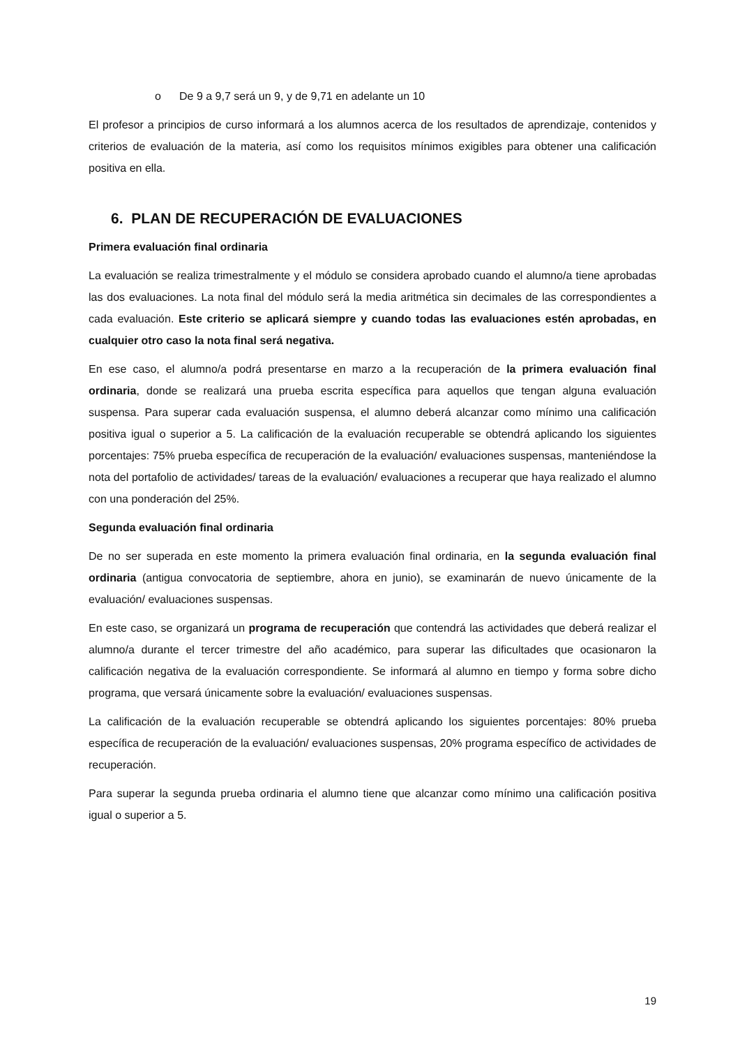o De 9 a 9,7 será un 9, y de 9,71 en adelante un 10
El profesor a principios de curso informará a los alumnos acerca de los resultados de aprendizaje, contenidos y criterios de evaluación de la materia, así como los requisitos mínimos exigibles para obtener una calificación positiva en ella.
6. PLAN DE RECUPERACIÓN DE EVALUACIONES
Primera evaluación final ordinaria
La evaluación se realiza trimestralmente y el módulo se considera aprobado cuando el alumno/a tiene aprobadas las dos evaluaciones. La nota final del módulo será la media aritmética sin decimales de las correspondientes a cada evaluación. Este criterio se aplicará siempre y cuando todas las evaluaciones estén aprobadas, en cualquier otro caso la nota final será negativa.
En ese caso, el alumno/a podrá presentarse en marzo a la recuperación de la primera evaluación final ordinaria, donde se realizará una prueba escrita específica para aquellos que tengan alguna evaluación suspensa. Para superar cada evaluación suspensa, el alumno deberá alcanzar como mínimo una calificación positiva igual o superior a 5. La calificación de la evaluación recuperable se obtendrá aplicando los siguientes porcentajes: 75% prueba específica de recuperación de la evaluación/ evaluaciones suspensas, manteniéndose la nota del portafolio de actividades/ tareas de la evaluación/ evaluaciones a recuperar que haya realizado el alumno con una ponderación del 25%.
Segunda evaluación final ordinaria
De no ser superada en este momento la primera evaluación final ordinaria, en la segunda evaluación final ordinaria (antigua convocatoria de septiembre, ahora en junio), se examinarán de nuevo únicamente de la evaluación/ evaluaciones suspensas.
En este caso, se organizará un programa de recuperación que contendrá las actividades que deberá realizar el alumno/a durante el tercer trimestre del año académico, para superar las dificultades que ocasionaron la calificación negativa de la evaluación correspondiente. Se informará al alumno en tiempo y forma sobre dicho programa, que versará únicamente sobre la evaluación/ evaluaciones suspensas.
La calificación de la evaluación recuperable se obtendrá aplicando los siguientes porcentajes: 80% prueba específica de recuperación de la evaluación/ evaluaciones suspensas, 20% programa específico de actividades de recuperación.
Para superar la segunda prueba ordinaria el alumno tiene que alcanzar como mínimo una calificación positiva igual o superior a 5.
19